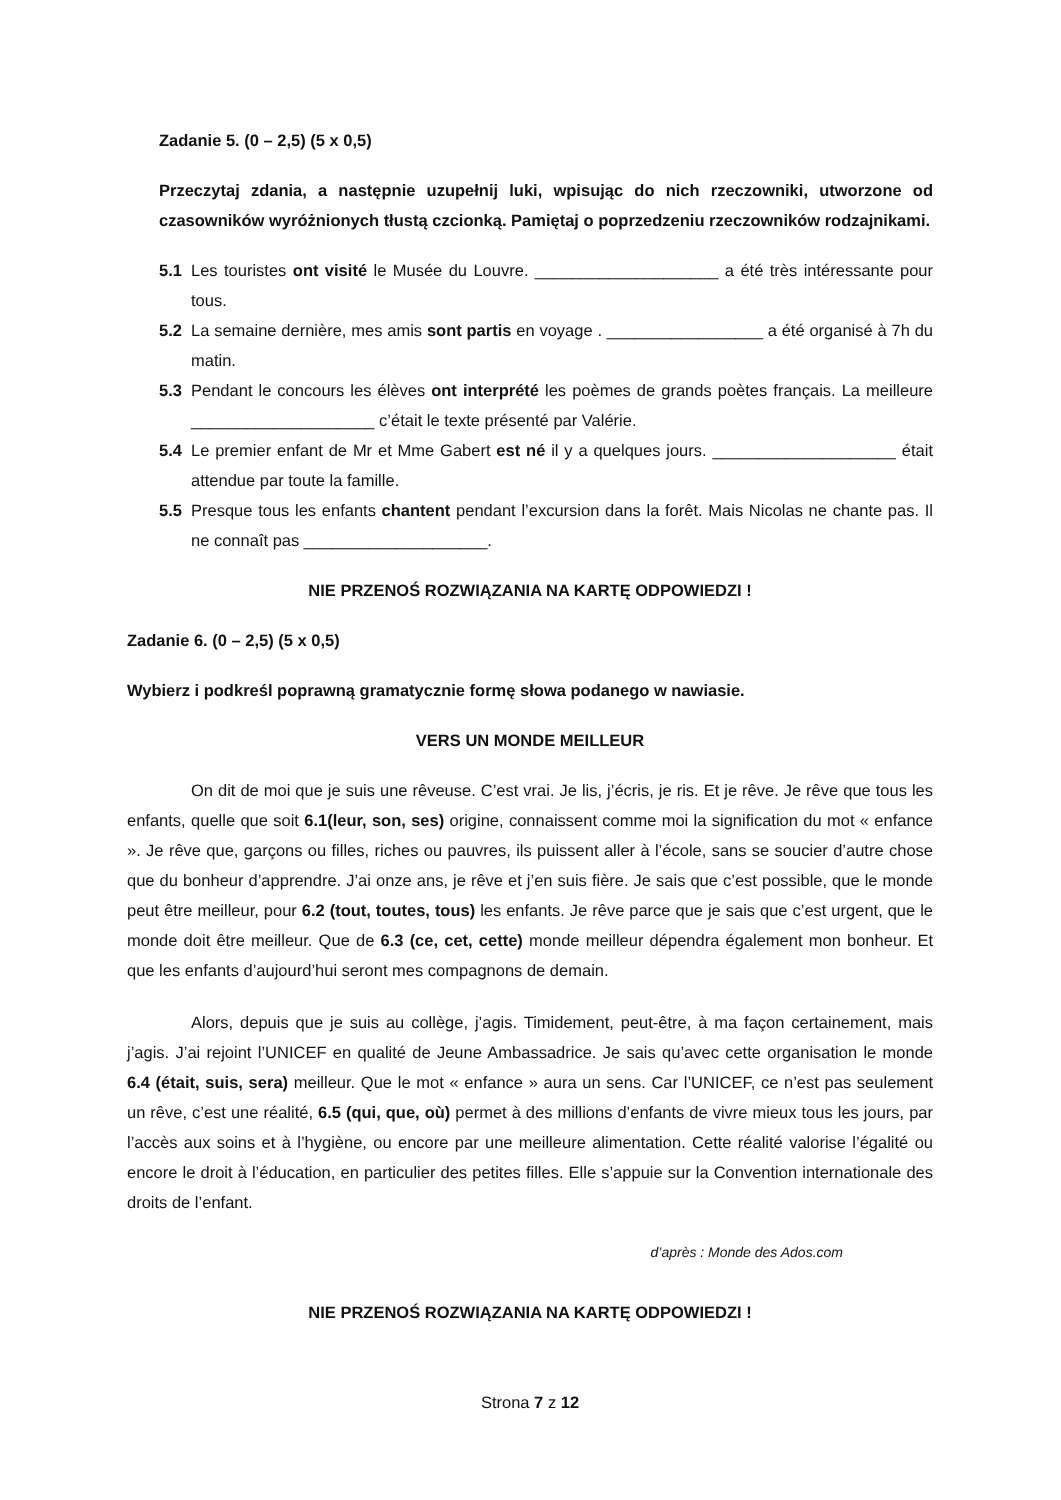Zadanie 5. (0 – 2,5) (5 x 0,5)
Przeczytaj zdania, a następnie uzupełnij luki, wpisując do nich rzeczowniki, utworzone od czasowników wyróżnionych tłustą czcionką. Pamiętaj o poprzedzeniu rzeczowników rodzajnikami.
5.1 Les touristes ont visité le Musée du Louvre. ____________________ a été très intéressante pour tous.
5.2 La semaine dernière, mes amis sont partis en voyage . _________________ a été organisé à 7h du matin.
5.3 Pendant le concours les élèves ont interprété les poèmes de grands poètes français. La meilleure ____________________ c’était le texte présenté par Valérie.
5.4 Le premier enfant de Mr et Mme Gabert est né il y a quelques jours. ____________________ était attendue par toute la famille.
5.5 Presque tous les enfants chantent pendant l’excursion dans la forêt. Mais Nicolas ne chante pas. Il ne connaît pas ____________________.
NIE PRZENOŚ ROZWIĄZANIA NA KARTĘ ODPOWIEDZI !
Zadanie 6. (0 – 2,5) (5 x 0,5)
Wybierz i podkreśl poprawną gramatycznie formę słowa podanego w nawiasie.
VERS UN MONDE MEILLEUR
On dit de moi que je suis une rêveuse. C’est vrai. Je lis, j’écris, je ris. Et je rêve. Je rêve que tous les enfants, quelle que soit 6.1(leur, son, ses) origine, connaissent comme moi la signification du mot « enfance ». Je rêve que, garçons ou filles, riches ou pauvres, ils puissent aller à l’école, sans se soucier d’autre chose que du bonheur d’apprendre. J’ai onze ans, je rêve et j’en suis fière. Je sais que c’est possible, que le monde peut être meilleur, pour 6.2 (tout, toutes, tous) les enfants. Je rêve parce que je sais que c’est urgent, que le monde doit être meilleur. Que de 6.3 (ce, cet, cette) monde meilleur dépendra également mon bonheur. Et que les enfants d’aujourd’hui seront mes compagnons de demain.
Alors, depuis que je suis au collège, j’agis. Timidement, peut-être, à ma façon certainement, mais j’agis. J’ai rejoint l’UNICEF en qualité de Jeune Ambassadrice. Je sais qu’avec cette organisation le monde 6.4 (était, suis, sera) meilleur. Que le mot « enfance » aura un sens. Car l’UNICEF, ce n’est pas seulement un rêve, c’est une réalité, 6.5 (qui, que, où) permet à des millions d’enfants de vivre mieux tous les jours, par l’accès aux soins et à l’hygiène, ou encore par une meilleure alimentation. Cette réalité valorise l’égalité ou encore le droit à l’éducation, en particulier des petites filles. Elle s’appuie sur la Convention internationale des droits de l’enfant.
d’après : Monde des Ados.com
NIE PRZENOŚ ROZWIĄZANIA NA KARTĘ ODPOWIEDZI !
Strona 7 z 12